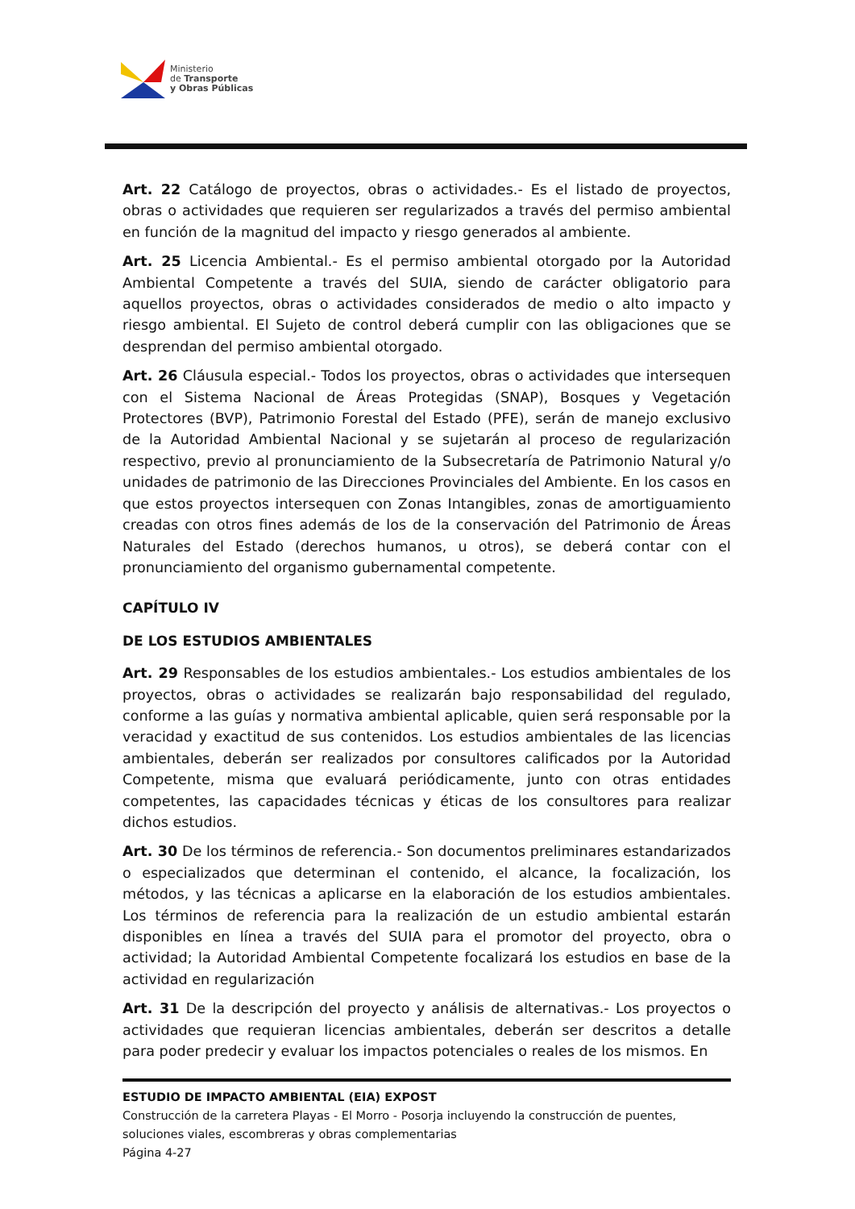Ministerio
de Transporte
y Obras Públicas
Art. 22 Catálogo de proyectos, obras o actividades.- Es el listado de proyectos, obras o actividades que requieren ser regularizados a través del permiso ambiental en función de la magnitud del impacto y riesgo generados al ambiente.
Art. 25 Licencia Ambiental.- Es el permiso ambiental otorgado por la Autoridad Ambiental Competente a través del SUIA, siendo de carácter obligatorio para aquellos proyectos, obras o actividades considerados de medio o alto impacto y riesgo ambiental. El Sujeto de control deberá cumplir con las obligaciones que se desprendan del permiso ambiental otorgado.
Art. 26 Cláusula especial.- Todos los proyectos, obras o actividades que intersequen con el Sistema Nacional de Áreas Protegidas (SNAP), Bosques y Vegetación Protectores (BVP), Patrimonio Forestal del Estado (PFE), serán de manejo exclusivo de la Autoridad Ambiental Nacional y se sujetarán al proceso de regularización respectivo, previo al pronunciamiento de la Subsecretaría de Patrimonio Natural y/o unidades de patrimonio de las Direcciones Provinciales del Ambiente. En los casos en que estos proyectos intersequen con Zonas Intangibles, zonas de amortiguamiento creadas con otros fines además de los de la conservación del Patrimonio de Áreas Naturales del Estado (derechos humanos, u otros), se deberá contar con el pronunciamiento del organismo gubernamental competente.
CAPÍTULO IV
DE LOS ESTUDIOS AMBIENTALES
Art. 29 Responsables de los estudios ambientales.- Los estudios ambientales de los proyectos, obras o actividades se realizarán bajo responsabilidad del regulado, conforme a las guías y normativa ambiental aplicable, quien será responsable por la veracidad y exactitud de sus contenidos. Los estudios ambientales de las licencias ambientales, deberán ser realizados por consultores calificados por la Autoridad Competente, misma que evaluará periódicamente, junto con otras entidades competentes, las capacidades técnicas y éticas de los consultores para realizar dichos estudios.
Art. 30 De los términos de referencia.- Son documentos preliminares estandarizados o especializados que determinan el contenido, el alcance, la focalización, los métodos, y las técnicas a aplicarse en la elaboración de los estudios ambientales. Los términos de referencia para la realización de un estudio ambiental estarán disponibles en línea a través del SUIA para el promotor del proyecto, obra o actividad; la Autoridad Ambiental Competente focalizará los estudios en base de la actividad en regularización
Art. 31 De la descripción del proyecto y análisis de alternativas.- Los proyectos o actividades que requieran licencias ambientales, deberán ser descritos a detalle para poder predecir y evaluar los impactos potenciales o reales de los mismos. En
ESTUDIO DE IMPACTO AMBIENTAL (EIA) EXPOST
Construcción de la carretera Playas - El Morro - Posorja incluyendo la construcción de puentes, soluciones viales, escombreras y obras complementarias
Página 4-27